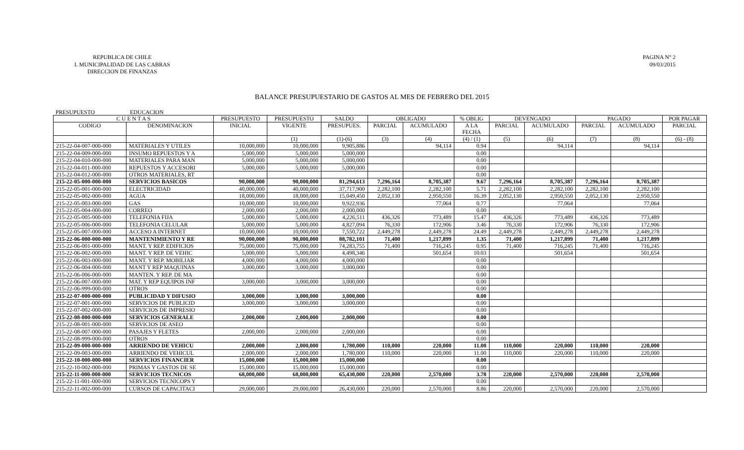REPUBLICA DE CHILE
I. MUNICIPALIDAD DE LAS CABRAS
DIRECCION DE FINANZAS
PAGINA N° 2
09/03/2015
BALANCE PRESUPUESTARIO DE GASTOS AL MES DE FEBRERO DEL 2015
PRESUPUESTO EDUCACION
| C U E N T A S | | PRESUPUESTO | PRESUPUESTO | SALDO | OBLIGADO | | % OBLIG | DEVENGADO | | PAGADO | | POR PAGAR |
| --- | --- | --- | --- | --- | --- | --- | --- | --- | --- | --- | --- | --- |
| CODIGO | DENOMINACION | INICIAL | VIGENTE | PRESUPUES. | PARCIAL | ACUMULADO | A LA FECHA | PARCIAL | ACUMULADO | PARCIAL | ACUMULADO | PARCIAL |
| | | | (1) | (1)-(6) | (3) | (4) | (4) / (1) | (5) | (6) | (7) | (8) | (6) - (8) |
| 215-22-04-007-000-000 | MATERIALES Y UTILES | 10,000,000 | 10,000,000 | 9,905,886 | | 94,114 | 0.94 | | 94,114 | | 94,114 | |
| 215-22-04-009-000-000 | INSUMO REPUESTOS Y A | 5,000,000 | 5,000,000 | 5,000,000 | | | 0.00 | | | | | |
| 215-22-04-010-000-000 | MATERIALES PARA MAN | 5,000,000 | 5,000,000 | 5,000,000 | | | 0.00 | | | | | |
| 215-22-04-011-000-000 | REPUESTOS Y ACCESORI | 5,000,000 | 5,000,000 | 5,000,000 | | | 0.00 | | | | | |
| 215-22-04-012-000-000 | OTROS MATERIALES, RT | | | | | | 0.00 | | | | | |
| 215-22-05-000-000-000 | SERVICIOS BASICOS | 90,000,000 | 90,000,000 | 81,294,613 | 7,296,164 | 8,705,387 | 9.67 | 7,296,164 | 8,705,387 | 7,296,164 | 8,705,387 | |
| 215-22-05-001-000-000 | ELECTRICIDAD | 40,000,000 | 40,000,000 | 37,717,900 | 2,282,100 | 2,282,100 | 5.71 | 2,282,100 | 2,282,100 | 2,282,100 | 2,282,100 | |
| 215-22-05-002-000-000 | AGUA | 18,000,000 | 18,000,000 | 15,049,450 | 2,052,130 | 2,950,550 | 16.39 | 2,052,130 | 2,950,550 | 2,052,130 | 2,950,550 | |
| 215-22-05-003-000-000 | GAS | 10,000,000 | 10,000,000 | 9,922,936 | | 77,064 | 0.77 | | 77,064 | | 77,064 | |
| 215-22-05-004-000-000 | CORREO | 2,000,000 | 2,000,000 | 2,000,000 | | | 0.00 | | | | | |
| 215-22-05-005-000-000 | TELEFONIA FIJA | 5,000,000 | 5,000,000 | 4,226,511 | 436,326 | 773,489 | 15.47 | 436,326 | 773,489 | 436,326 | 773,489 | |
| 215-22-05-006-000-000 | TELEFONIA CELULAR | 5,000,000 | 5,000,000 | 4,827,094 | 76,330 | 172,906 | 3.46 | 76,330 | 172,906 | 76,330 | 172,906 | |
| 215-22-05-007-000-000 | ACCESO A INTERNET | 10,000,000 | 10,000,000 | 7,550,722 | 2,449,278 | 2,449,278 | 24.49 | 2,449,278 | 2,449,278 | 2,449,278 | 2,449,278 | |
| 215-22-06-000-000-000 | MANTENIMIENTO Y RE | 90,000,000 | 90,000,000 | 88,782,101 | 71,400 | 1,217,899 | 1.35 | 71,400 | 1,217,899 | 71,400 | 1,217,899 | |
| 215-22-06-001-000-000 | MANT. Y REP. EDIFICIOS | 75,000,000 | 75,000,000 | 74,283,755 | 71,400 | 716,245 | 0.95 | 71,400 | 716,245 | 71,400 | 716,245 | |
| 215-22-06-002-000-000 | MANT. Y REP. DE VEHIC | 5,000,000 | 5,000,000 | 4,498,346 | | 501,654 | 10.03 | | 501,654 | | 501,654 | |
| 215-22-06-003-000-000 | MANT. Y REP. MOBILIAR | 4,000,000 | 4,000,000 | 4,000,000 | | | 0.00 | | | | | |
| 215-22-06-004-000-000 | MANT Y REP MAQUINAS | 3,000,000 | 3,000,000 | 3,000,000 | | | 0.00 | | | | | |
| 215-22-06-006-000-000 | MANTEN. Y REP. DE MA | | | | | | 0.00 | | | | | |
| 215-22-06-007-000-000 | MAT. Y REP EQUIPOS INF | 3,000,000 | 3,000,000 | 3,000,000 | | | 0.00 | | | | | |
| 215-22-06-999-000-000 | OTROS | | | | | | 0.00 | | | | | |
| 215-22-07-000-000-000 | PUBLICIDAD Y DIFUSIO | 3,000,000 | 3,000,000 | 3,000,000 | | | 0.00 | | | | | |
| 215-22-07-001-000-000 | SERVICIOS DE PUBLICID | 3,000,000 | 3,000,000 | 3,000,000 | | | 0.00 | | | | | |
| 215-22-07-002-000-000 | SERVICIOS DE IMPRESIO | | | | | | 0.00 | | | | | |
| 215-22-08-000-000-000 | SERVICIOS GENERALE | 2,000,000 | 2,000,000 | 2,000,000 | | | 0.00 | | | | | |
| 215-22-08-001-000-000 | SERVICIOS DE ASEO | | | | | | 0.00 | | | | | |
| 215-22-08-007-000-000 | PASAJES Y FLETES | 2,000,000 | 2,000,000 | 2,000,000 | | | 0.00 | | | | | |
| 215-22-08-999-000-000 | OTROS | | | | | | 0.00 | | | | | |
| 215-22-09-000-000-000 | ARRIENDO DE VEHICU | 2,000,000 | 2,000,000 | 1,780,000 | 110,000 | 220,000 | 11.00 | 110,000 | 220,000 | 110,000 | 220,000 | |
| 215-22-09-003-000-000 | ARRIENDO DE VEHICUL | 2,000,000 | 2,000,000 | 1,780,000 | 110,000 | 220,000 | 11.00 | 110,000 | 220,000 | 110,000 | 220,000 | |
| 215-22-10-000-000-000 | SERVICIOS FINANCIER | 15,000,000 | 15,000,000 | 15,000,000 | | | 0.00 | | | | | |
| 215-22-10-002-000-000 | PRIMAS Y GASTOS DE SE | 15,000,000 | 15,000,000 | 15,000,000 | | | 0.00 | | | | | |
| 215-22-11-000-000-000 | SERVICIOS TECNICOS | 68,000,000 | 68,000,000 | 65,430,000 | 220,000 | 2,570,000 | 3.78 | 220,000 | 2,570,000 | 220,000 | 2,570,000 | |
| 215-22-11-001-000-000 | SERVICIOS TECNICOPS Y | | | | | | 0.00 | | | | | |
| 215-22-11-002-000-000 | CURSOS DE CAPACITACI | 29,000,000 | 29,000,000 | 26,430,000 | 220,000 | 2,570,000 | 8.86 | 220,000 | 2,570,000 | 220,000 | 2,570,000 | |